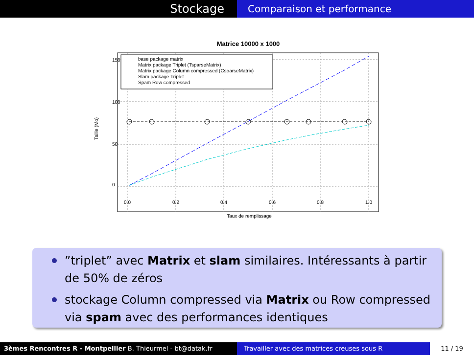Stockage
Comparaison et performance
Matrice 10000 x 1000
base package matrix
Matrix package Triplet (TsparseMatrix)
Matrix package Column compressed (CsparseMatrix)
Slam package Triplet
Spam Row compressed
0.0
0.2
0.4
0.6
0.8
1.0
0
50
100
150
Taux de remplissage
Taille (Mo)
”triplet” avec Matrix et slam similaires. Intéressants à partir de 50% de zéros
stockage Column compressed via Matrix ou Row compressed via spam avec des performances identiques
3èmes Rencontres R - Montpellier B. Thieurmel - bt@datak.fr Travailler avec des matrices creuses sous R
11 / 19